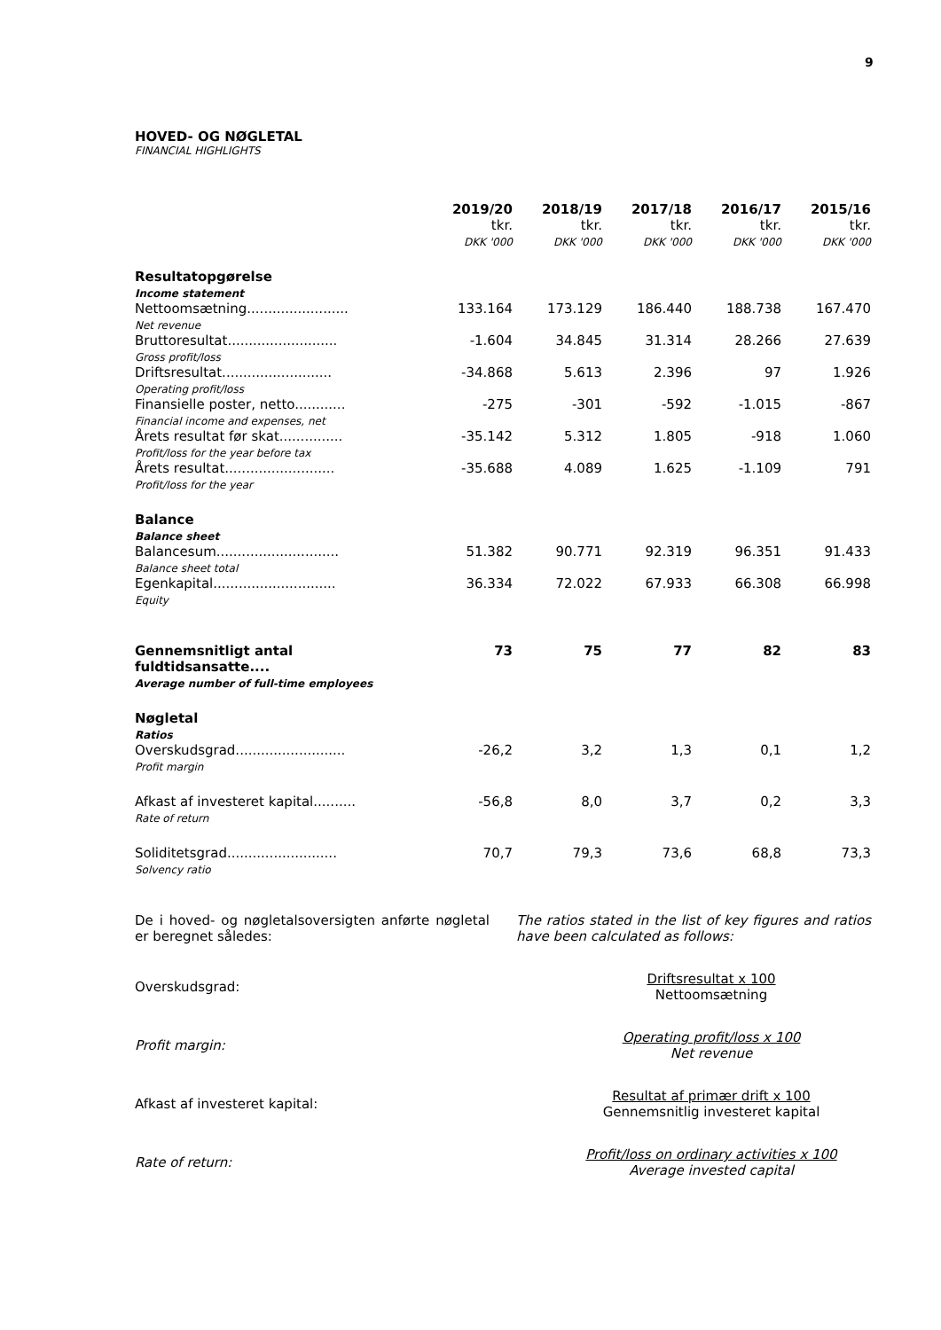9
HOVED- OG NØGLETAL
FINANCIAL HIGHLIGHTS
| | 2019/20 tkr. DKK '000 | 2018/19 tkr. DKK '000 | 2017/18 tkr. DKK '000 | 2016/17 tkr. DKK '000 | 2015/16 tkr. DKK '000 |
| Resultatopgørelse Income statement | | | | | |
| Nettoomsætning........................ Net revenue | 133.164 | 173.129 | 186.440 | 188.738 | 167.470 |
| Bruttoresultat.......................... Gross profit/loss | -1.604 | 34.845 | 31.314 | 28.266 | 27.639 |
| Driftsresultat.......................... Operating profit/loss | -34.868 | 5.613 | 2.396 | 97 | 1.926 |
| Finansielle poster, netto............ Financial income and expenses, net | -275 | -301 | -592 | -1.015 | -867 |
| Årets resultat før skat............... Profit/loss for the year before tax | -35.142 | 5.312 | 1.805 | -918 | 1.060 |
| Årets resultat.......................... Profit/loss for the year | -35.688 | 4.089 | 1.625 | -1.109 | 791 |
| Balance Balance sheet | | | | | |
| Balancesum............................. Balance sheet total | 51.382 | 90.771 | 92.319 | 96.351 | 91.433 |
| Egenkapital............................. Equity | 36.334 | 72.022 | 67.933 | 66.308 | 66.998 |
| Gennemsnitligt antal fuldtidsansatte.... Average number of full-time employees | 73 | 75 | 77 | 82 | 83 |
| Nøgletal Ratios | | | | | |
| Overskudsgrad.......................... Profit margin | -26,2 | 3,2 | 1,3 | 0,1 | 1,2 |
| Afkast af investeret kapital.......... Rate of return | -56,8 | 8,0 | 3,7 | 0,2 | 3,3 |
| Soliditetsgrad.......................... Solvency ratio | 70,7 | 79,3 | 73,6 | 68,8 | 73,3 |
De i hoved- og nøgletalsoversigten anførte nøgletal er beregnet således:
The ratios stated in the list of key figures and ratios have been calculated as follows:
Overskudsgrad:
Driftsresultat x 100
Nettoomsætning
Profit margin:
Operating profit/loss x 100
Net revenue
Afkast af investeret kapital:
Resultat af primær drift x 100
Gennemsnitlig investeret kapital
Rate of return:
Profit/loss on ordinary activities x 100
Average invested capital